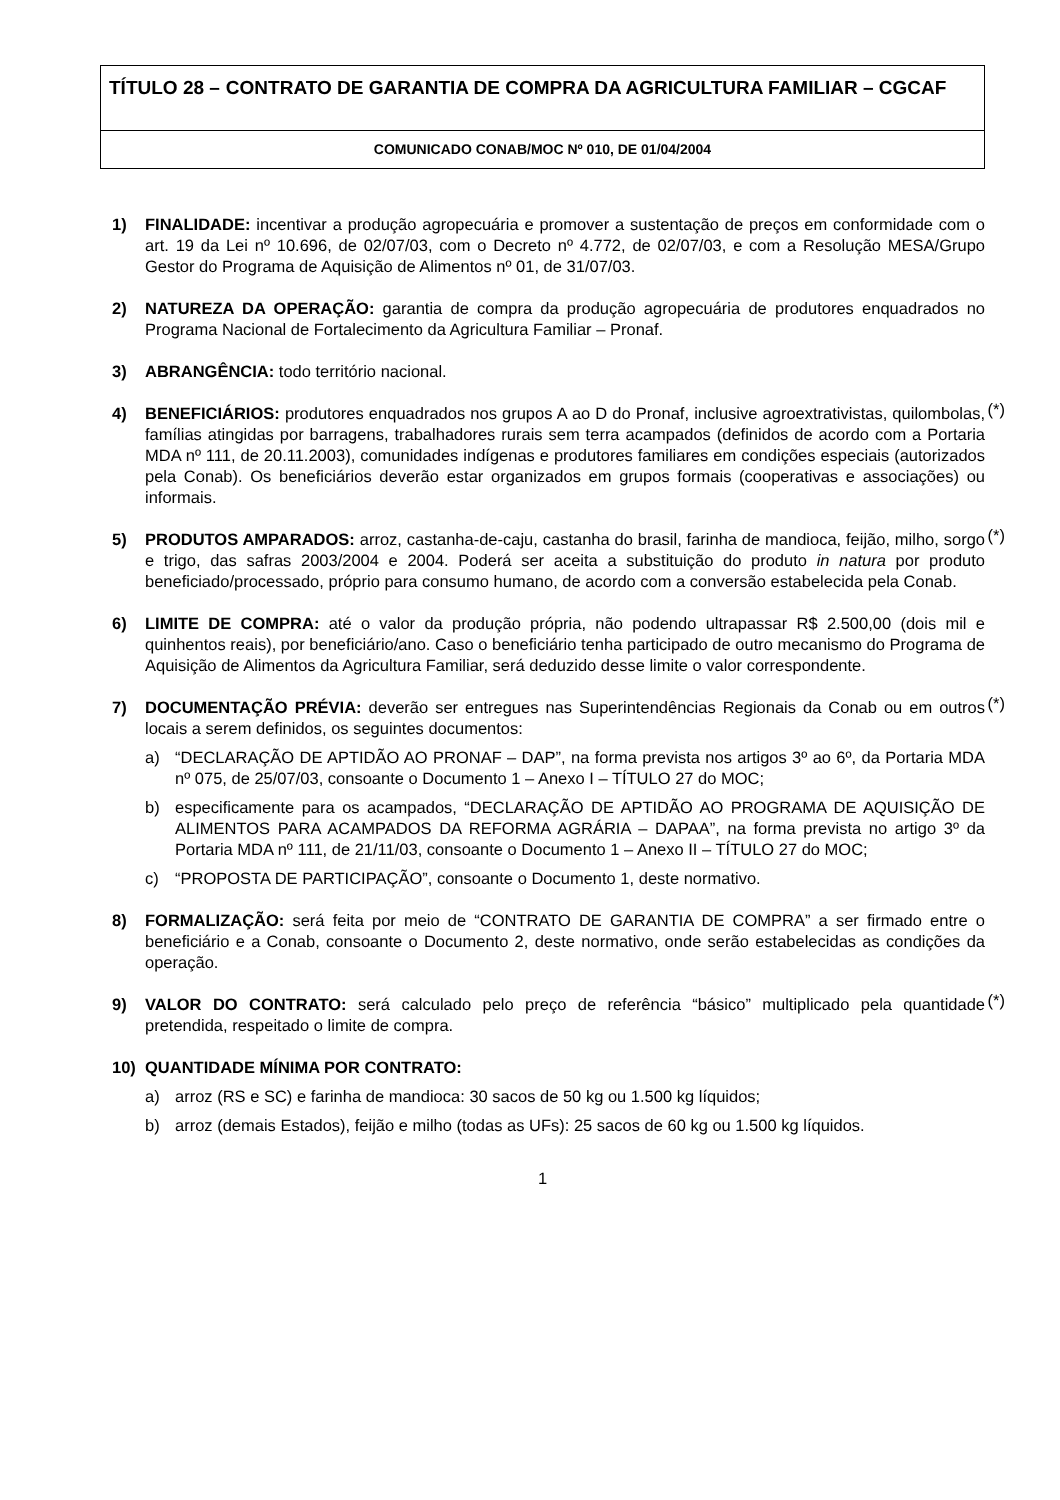TÍTULO 28 – CONTRATO DE GARANTIA DE COMPRA DA AGRICULTURA FAMILIAR – CGCAF
COMUNICADO CONAB/MOC Nº 010, DE 01/04/2004
1) FINALIDADE: incentivar a produção agropecuária e promover a sustentação de preços em conformidade com o art. 19 da Lei nº 10.696, de 02/07/03, com o Decreto nº 4.772, de 02/07/03, e com a Resolução MESA/Grupo Gestor do Programa de Aquisição de Alimentos nº 01, de 31/07/03.
2) NATUREZA DA OPERAÇÃO: garantia de compra da produção agropecuária de produtores enquadrados no Programa Nacional de Fortalecimento da Agricultura Familiar – Pronaf.
3) ABRANGÊNCIA: todo território nacional.
4) BENEFICIÁRIOS: produtores enquadrados nos grupos A ao D do Pronaf, inclusive agroextrativistas, quilombolas, famílias atingidas por barragens, trabalhadores rurais sem terra acampados (definidos de acordo com a Portaria MDA nº 111, de 20.11.2003), comunidades indígenas e produtores familiares em condições especiais (autorizados pela Conab). Os beneficiários deverão estar organizados em grupos formais (cooperativas e associações) ou informais.
(*)
5) PRODUTOS AMPARADOS: arroz, castanha-de-caju, castanha do brasil, farinha de mandioca, feijão, milho, sorgo e trigo, das safras 2003/2004 e 2004. Poderá ser aceita a substituição do produto in natura por produto beneficiado/processado, próprio para consumo humano, de acordo com a conversão estabelecida pela Conab.
(*)
6) LIMITE DE COMPRA: até o valor da produção própria, não podendo ultrapassar R$ 2.500,00 (dois mil e quinhentos reais), por beneficiário/ano. Caso o beneficiário tenha participado de outro mecanismo do Programa de Aquisição de Alimentos da Agricultura Familiar, será deduzido desse limite o valor correspondente.
7) DOCUMENTAÇÃO PRÉVIA: deverão ser entregues nas Superintendências Regionais da Conab ou em outros locais a serem definidos, os seguintes documentos:
(*)
a) “DECLARAÇÃO DE APTIDÃO AO PRONAF – DAP”, na forma prevista nos artigos 3º ao 6º, da Portaria MDA nº 075, de 25/07/03, consoante o Documento 1 – Anexo I – TÍTULO 27 do MOC;
b) especificamente para os acampados, “DECLARAÇÃO DE APTIDÃO AO PROGRAMA DE AQUISIÇÃO DE ALIMENTOS PARA ACAMPADOS DA REFORMA AGRÁRIA – DAPAA”, na forma prevista no artigo 3º da Portaria MDA nº 111, de 21/11/03, consoante o Documento 1 – Anexo II – TÍTULO 27 do MOC;
c) “PROPOSTA DE PARTICIPAÇÃO”, consoante o Documento 1, deste normativo.
8) FORMALIZAÇÃO: será feita por meio de “CONTRATO DE GARANTIA DE COMPRA” a ser firmado entre o beneficiário e a Conab, consoante o Documento 2, deste normativo, onde serão estabelecidas as condições da operação.
9) VALOR DO CONTRATO: será calculado pelo preço de referência “básico” multiplicado pela quantidade pretendida, respeitado o limite de compra.
(*)
10) QUANTIDADE MÍNIMA POR CONTRATO:
a) arroz (RS e SC) e farinha de mandioca: 30 sacos de 50 kg ou 1.500 kg líquidos;
b) arroz (demais Estados), feijão e milho (todas as UFs): 25 sacos de 60 kg ou 1.500 kg líquidos.
1